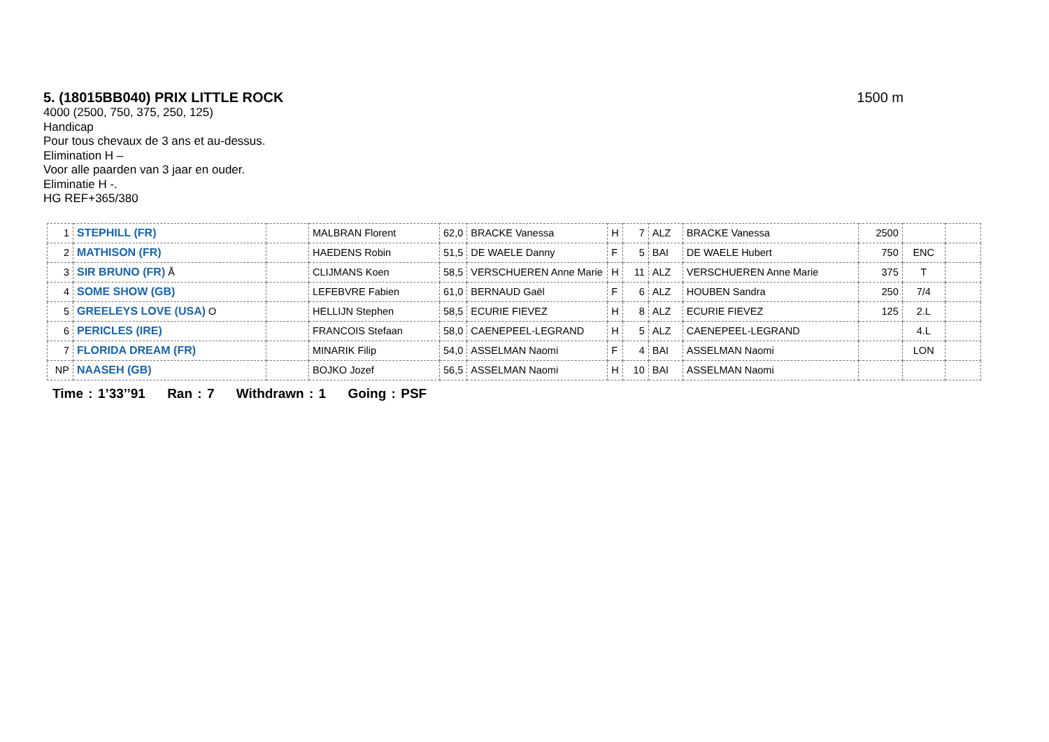5. (18015BB040) PRIX LITTLE ROCK
1500 m
4000 (2500, 750, 375, 250, 125)
Handicap
Pour tous chevaux de 3 ans et au-dessus.
Elimination H –
Voor alle paarden van 3 jaar en ouder.
Eliminatie H -.
HG REF+365/380
| 1 | STEPHILL (FR) | | MALBRAN Florent | 62,0 | BRACKE Vanessa | H | 7 | ALZ | BRACKE Vanessa | 2500 | | |
| 2 | MATHISON (FR) | | HAEDENS Robin | 51,5 | DE WAELE Danny | F | 5 | BAI | DE WAELE Hubert | 750 | ENC | |
| 3 | SIR BRUNO (FR) Å | | CLIJMANS Koen | 58,5 | VERSCHUEREN Anne Marie | H | 11 | ALZ | VERSCHUEREN Anne Marie | 375 | T | |
| 4 | SOME SHOW (GB) | | LEFEBVRE Fabien | 61,0 | BERNAUD Gaël | F | 6 | ALZ | HOUBEN Sandra | 250 | 7/4 | |
| 5 | GREELEYS LOVE (USA) O | | HELLIJN Stephen | 58,5 | ECURIE FIEVEZ | H | 8 | ALZ | ECURIE FIEVEZ | 125 | 2.L | |
| 6 | PERICLES (IRE) | | FRANCOIS Stefaan | 58,0 | CAENEPEEL-LEGRAND | H | 5 | ALZ | CAENEPEEL-LEGRAND | | 4.L | |
| 7 | FLORIDA DREAM (FR) | | MINARIK Filip | 54,0 | ASSELMAN Naomi | F | 4 | BAI | ASSELMAN Naomi | | LON | |
| NP | NAASEH (GB) | | BOJKO Jozef | 56,5 | ASSELMAN Naomi | H | 10 | BAI | ASSELMAN Naomi | | | |
Time : 1’33’’91 Ran : 7 Withdrawn : 1 Going : PSF